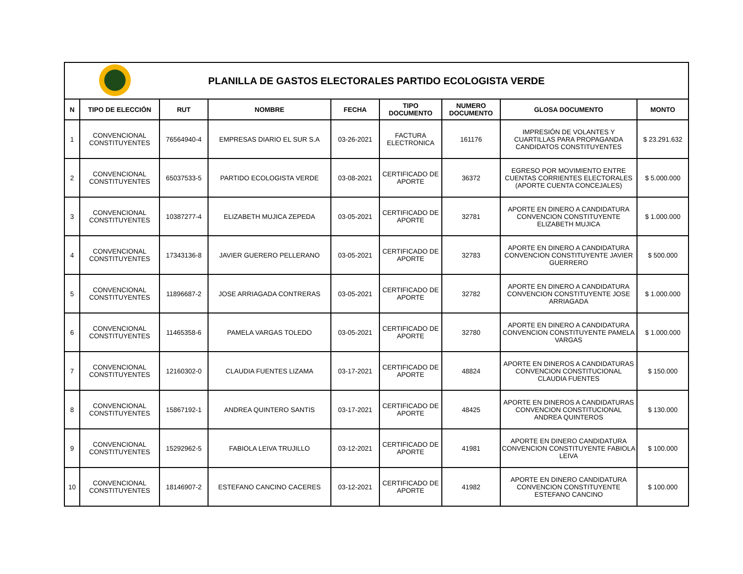| PLANILLA DE GASTOS ELECTORALES PARTIDO ECOLOGISTA VERDE | | | | | | | | |
| N | TIPO DE ELECCIÓN | RUT | NOMBRE | FECHA | TIPO DOCUMENTO | NUMERO DOCUMENTO | GLOSA DOCUMENTO | MONTO |
| 1 | CONVENCIONAL CONSTITUYENTES | 76564940-4 | EMPRESAS DIARIO EL SUR S.A | 03-26-2021 | FACTURA ELECTRONICA | 161176 | IMPRESIÓN DE VOLANTES Y CUARTILLAS PARA PROPAGANDA CANDIDATOS CONSTITUYENTES | $ 23.291.632 |
| 2 | CONVENCIONAL CONSTITUYENTES | 65037533-5 | PARTIDO ECOLOGISTA VERDE | 03-08-2021 | CERTIFICADO DE APORTE | 36372 | EGRESO POR MOVIMIENTO ENTRE CUENTAS CORRIENTES ELECTORALES (APORTE CUENTA CONCEJALES) | $ 5.000.000 |
| 3 | CONVENCIONAL CONSTITUYENTES | 10387277-4 | ELIZABETH MUJICA ZEPEDA | 03-05-2021 | CERTIFICADO DE APORTE | 32781 | APORTE EN DINERO A CANDIDATURA CONVENCION CONSTITUYENTE ELIZABETH MUJICA | $ 1.000.000 |
| 4 | CONVENCIONAL CONSTITUYENTES | 17343136-8 | JAVIER GUERERO PELLERANO | 03-05-2021 | CERTIFICADO DE APORTE | 32783 | APORTE EN DINERO A CANDIDATURA CONVENCION CONSTITUYENTE JAVIER GUERRERO | $ 500.000 |
| 5 | CONVENCIONAL CONSTITUYENTES | 11896687-2 | JOSE ARRIAGADA CONTRERAS | 03-05-2021 | CERTIFICADO DE APORTE | 32782 | APORTE EN DINERO A CANDIDATURA CONVENCION CONSTITUYENTE JOSE ARRIAGADA | $ 1.000.000 |
| 6 | CONVENCIONAL CONSTITUYENTES | 11465358-6 | PAMELA VARGAS TOLEDO | 03-05-2021 | CERTIFICADO DE APORTE | 32780 | APORTE EN DINERO A CANDIDATURA CONVENCION CONSTITUYENTE PAMELA VARGAS | $ 1.000.000 |
| 7 | CONVENCIONAL CONSTITUYENTES | 12160302-0 | CLAUDIA FUENTES LIZAMA | 03-17-2021 | CERTIFICADO DE APORTE | 48824 | APORTE EN DINEROS A CANDIDATURAS CONVENCION CONSTITUCIONAL CLAUDIA FUENTES | $ 150.000 |
| 8 | CONVENCIONAL CONSTITUYENTES | 15867192-1 | ANDREA QUINTERO SANTIS | 03-17-2021 | CERTIFICADO DE APORTE | 48425 | APORTE EN DINEROS A CANDIDATURAS CONVENCION CONSTITUCIONAL ANDREA QUINTEROS | $ 130.000 |
| 9 | CONVENCIONAL CONSTITUYENTES | 15292962-5 | FABIOLA LEIVA TRUJILLO | 03-12-2021 | CERTIFICADO DE APORTE | 41981 | APORTE EN DINERO CANDIDATURA CONVENCION CONSTITUYENTE FABIOLA LEIVA | $ 100.000 |
| 10 | CONVENCIONAL CONSTITUYENTES | 18146907-2 | ESTEFANO CANCINO CACERES | 03-12-2021 | CERTIFICADO DE APORTE | 41982 | APORTE EN DINERO CANDIDATURA CONVENCION CONSTITUYENTE ESTEFANO CANCINO | $ 100.000 |